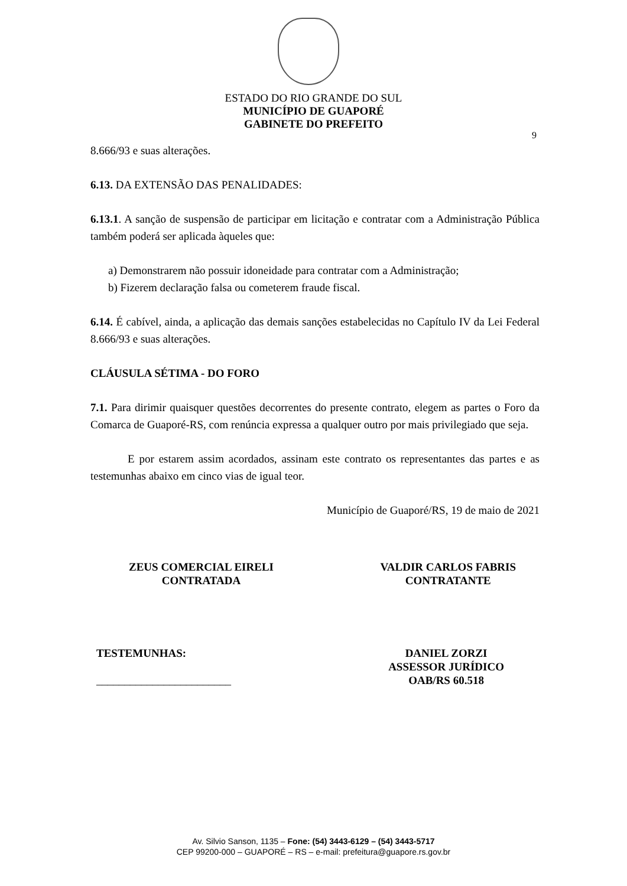ESTADO DO RIO GRANDE DO SUL
MUNICÍPIO DE GUAPORÉ
GABINETE DO PREFEITO
9
8.666/93 e suas alterações.
6.13. DA EXTENSÃO DAS PENALIDADES:
6.13.1. A sanção de suspensão de participar em licitação e contratar com a Administração Pública também poderá ser aplicada àqueles que:
a) Demonstrarem não possuir idoneidade para contratar com a Administração;
b) Fizerem declaração falsa ou cometerem fraude fiscal.
6.14. É cabível, ainda, a aplicação das demais sanções estabelecidas no Capítulo IV da Lei Federal 8.666/93 e suas alterações.
CLÁUSULA SÉTIMA - DO FORO
7.1. Para dirimir quaisquer questões decorrentes do presente contrato, elegem as partes o Foro da Comarca de Guaporé-RS, com renúncia expressa a qualquer outro por mais privilegiado que seja.
E por estarem assim acordados, assinam este contrato os representantes das partes e as testemunhas abaixo em cinco vias de igual teor.
Município de Guaporé/RS, 19 de maio de 2021
ZEUS COMERCIAL EIRELI
CONTRATADA
VALDIR CARLOS FABRIS
CONTRATANTE
TESTEMUNHAS:
________________________
DANIEL ZORZI
ASSESSOR JURÍDICO
OAB/RS 60.518
Av. Silvio Sanson, 1135 – Fone: (54) 3443-6129 – (54) 3443-5717
CEP 99200-000 – GUAPORÉ – RS – e-mail: prefeitura@guapore.rs.gov.br